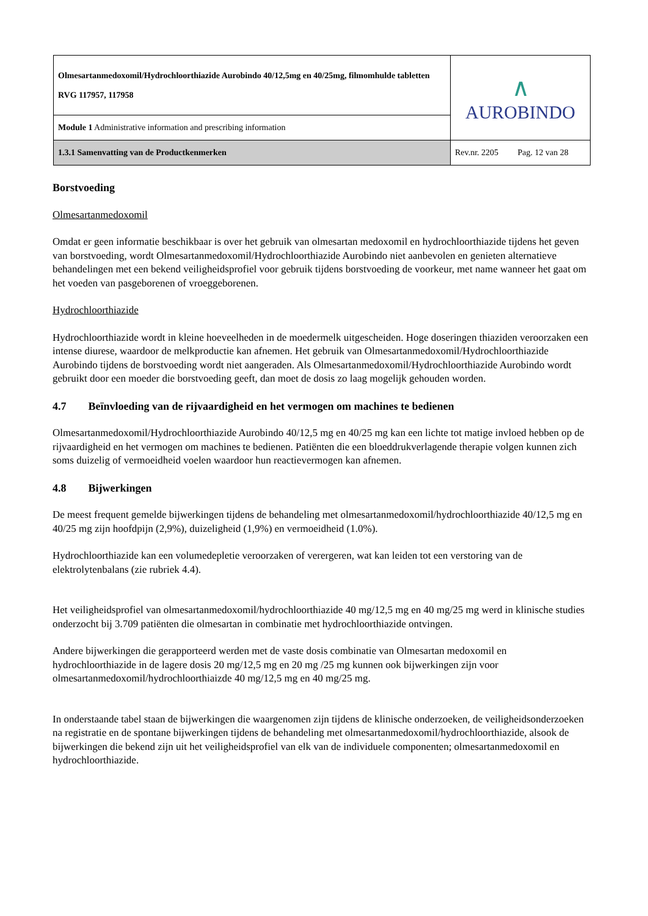| Olmesartanmedoxomil/Hydrochloorthiazide Aurobindo 40/12,5mg en 40/25mg, filmomhulde tabletten RVG 117957, 117958 | ∧ AUROBINDO |
| Module 1 Administrative information and prescribing information | |
| 1.3.1 Samenvatting van de Productkenmerken | Rev.nr. 2205 Pag. 12 van 28 |
Borstvoeding
Olmesartanmedoxomil
Omdat er geen informatie beschikbaar is over het gebruik van olmesartan medoxomil en hydrochloorthiazide tijdens het geven van borstvoeding, wordt Olmesartanmedoxomil/Hydrochloorthiazide Aurobindo niet aanbevolen en genieten alternatieve behandelingen met een bekend veiligheidsprofiel voor gebruik tijdens borstvoeding de voorkeur, met name wanneer het gaat om het voeden van pasgeborenen of vroeggeborenen.
Hydrochloorthiazide
Hydrochloorthiazide wordt in kleine hoeveelheden in de moedermelk uitgescheiden. Hoge doseringen thiaziden veroorzaken een intense diurese, waardoor de melkproductie kan afnemen. Het gebruik van Olmesartanmedoxomil/Hydrochloorthiazide Aurobindo tijdens de borstvoeding wordt niet aangeraden. Als Olmesartanmedoxomil/Hydrochloorthiazide Aurobindo wordt gebruikt door een moeder die borstvoeding geeft, dan moet de dosis zo laag mogelijk gehouden worden.
4.7 Beïnvloeding van de rijvaardigheid en het vermogen om machines te bedienen
Olmesartanmedoxomil/Hydrochloorthiazide Aurobindo 40/12,5 mg en 40/25 mg kan een lichte tot matige invloed hebben op de rijvaardigheid en het vermogen om machines te bedienen. Patiënten die een bloeddrukverlagende therapie volgen kunnen zich soms duizelig of vermoeidheid voelen waardoor hun reactievermogen kan afnemen.
4.8 Bijwerkingen
De meest frequent gemelde bijwerkingen tijdens de behandeling met olmesartanmedoxomil/hydrochloorthiazide 40/12,5 mg en 40/25 mg zijn hoofdpijn (2,9%), duizeligheid (1,9%) en vermoeidheid (1.0%).
Hydrochloorthiazide kan een volumedepletie veroorzaken of verergeren, wat kan leiden tot een verstoring van de elektrolytenbalans (zie rubriek 4.4).
Het veiligheidsprofiel van olmesartanmedoxomil/hydrochloorthiazide 40 mg/12,5 mg en 40 mg/25 mg werd in klinische studies onderzocht bij 3.709 patiënten die olmesartan in combinatie met hydrochloorthiazide ontvingen.
Andere bijwerkingen die gerapporteerd werden met de vaste dosis combinatie van Olmesartan medoxomil en hydrochloorthiazide in de lagere dosis 20 mg/12,5 mg en 20 mg /25 mg kunnen ook bijwerkingen zijn voor olmesartanmedoxomil/hydrochloorthiaizde 40 mg/12,5 mg en 40 mg/25 mg.
In onderstaande tabel staan de bijwerkingen die waargenomen zijn tijdens de klinische onderzoeken, de veiligheidsonderzoeken na registratie en de spontane bijwerkingen tijdens de behandeling met olmesartanmedoxomil/hydrochloorthiazide, alsook de bijwerkingen die bekend zijn uit het veiligheidsprofiel van elk van de individuele componenten; olmesartanmedoxomil en hydrochloorthiazide.